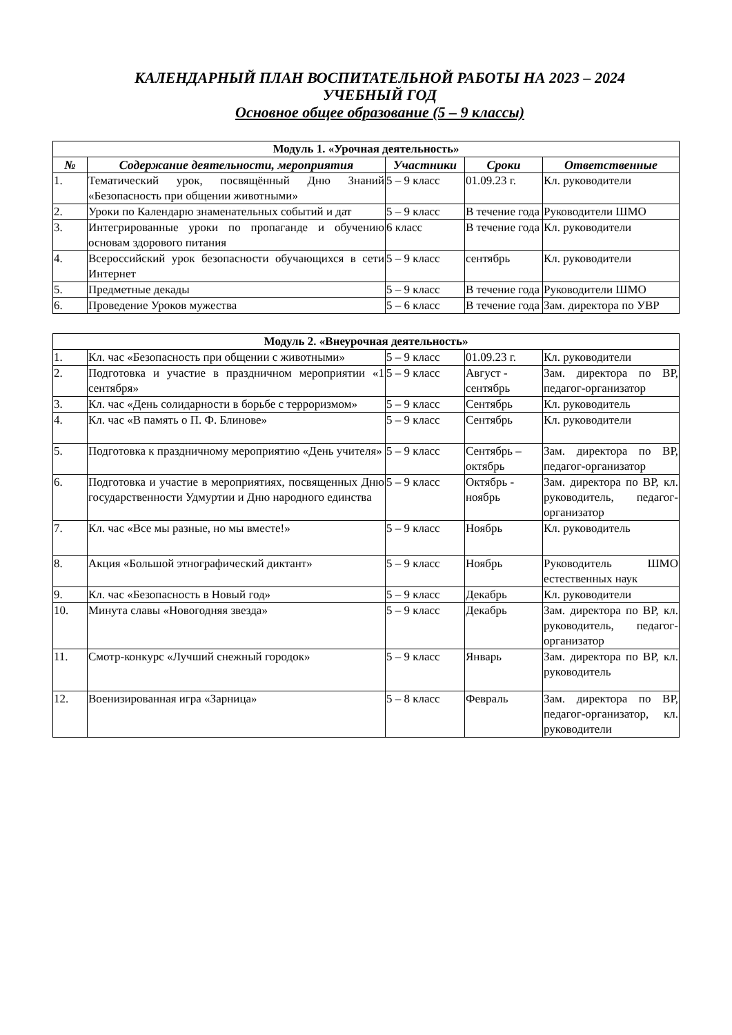КАЛЕНДАРНЫЙ ПЛАН ВОСПИТАТЕЛЬНОЙ РАБОТЫ НА 2023 – 2024
УЧЕБНЫЙ ГОД
Основное общее образование (5 – 9 классы)
| Модуль 1. «Урочная деятельность» | | | | |
| --- | --- | --- | --- | --- |
| № | Содержание деятельности, мероприятия | Участники | Сроки | Ответственные |
| 1. | Тематический урок, посвящённый Дню Знаний «Безопасность при общении животными» | 5 – 9 класс | 01.09.23 г. | Кл. руководители |
| 2. | Уроки по Календарю знаменательных событий и дат | 5 – 9 класс | В течение года | Руководители ШМО |
| 3. | Интегрированные уроки по пропаганде и обучению основам здорового питания | 6 класс | В течение года | Кл. руководители |
| 4. | Всероссийский урок безопасности обучающихся в сети Интернет | 5 – 9 класс | сентябрь | Кл. руководители |
| 5. | Предметные декады | 5 – 9 класс | В течение года | Руководители ШМО |
| 6. | Проведение Уроков мужества | 5 – 6 класс | В течение года | Зам. директора по УВР |
| Модуль 2. «Внеурочная деятельность» | | | | |
| --- | --- | --- | --- | --- |
| 1. | Кл. час «Безопасность при общении с животными» | 5 – 9 класс | 01.09.23 г. | Кл. руководители |
| 2. | Подготовка и участие в праздничном мероприятии «1 сентября» | 5 – 9 класс | Август - сентябрь | Зам. директора по ВР, педагог-организатор |
| 3. | Кл. час «День солидарности в борьбе с терроризмом» | 5 – 9 класс | Сентябрь | Кл. руководитель |
| 4. | Кл. час «В память о П. Ф. Блинове» | 5 – 9 класс | Сентябрь | Кл. руководители |
| 5. | Подготовка к праздничному мероприятию «День учителя» | 5 – 9 класс | Сентябрь – октябрь | Зам. директора по ВР, педагог-организатор |
| 6. | Подготовка и участие в мероприятиях, посвященных Дню государственности Удмуртии и Дню народного единства | 5 – 9 класс | Октябрь - ноябрь | Зам. директора по ВР, кл. руководитель, педагог-организатор |
| 7. | Кл. час «Все мы разные, но мы вместе!» | 5 – 9 класс | Ноябрь | Кл. руководитель |
| 8. | Акция «Большой этнографический диктант» | 5 – 9 класс | Ноябрь | Руководитель ШМО естественных наук |
| 9. | Кл. час «Безопасность в Новый год» | 5 – 9 класс | Декабрь | Кл. руководители |
| 10. | Минута славы «Новогодняя звезда» | 5 – 9 класс | Декабрь | Зам. директора по ВР, кл. руководитель, педагог-организатор |
| 11. | Смотр-конкурс «Лучший снежный городок» | 5 – 9 класс | Январь | Зам. директора по ВР, кл. руководитель |
| 12. | Военизированная игра «Зарница» | 5 – 8 класс | Февраль | Зам. директора по ВР, педагог-организатор, кл. руководители |